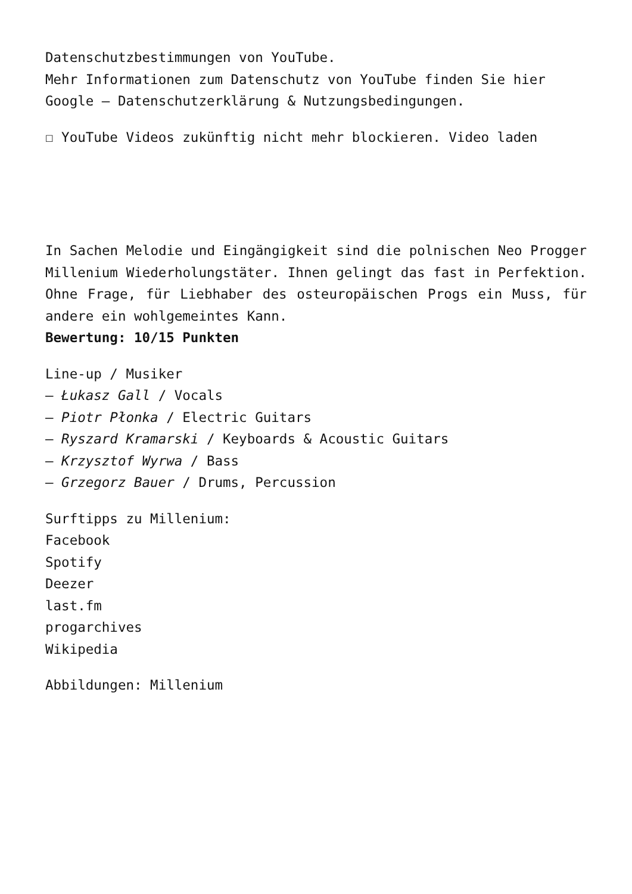Datenschutzbestimmungen von YouTube.
Mehr Informationen zum Datenschutz von YouTube finden Sie hier Google – Datenschutzerklärung & Nutzungsbedingungen.
☐ YouTube Videos zukünftig nicht mehr blockieren. Video laden
In Sachen Melodie und Eingängigkeit sind die polnischen Neo Progger Millenium Wiederholungstäter. Ihnen gelingt das fast in Perfektion. Ohne Frage, für Liebhaber des osteuropäischen Progs ein Muss, für andere ein wohlgemeintes Kann.
Bewertung: 10/15 Punkten
Line-up / Musiker
– Łukasz Gall / Vocals
– Piotr Płonka / Electric Guitars
– Ryszard Kramarski / Keyboards & Acoustic Guitars
– Krzysztof Wyrwa / Bass
– Grzegorz Bauer / Drums, Percussion
Surftipps zu Millenium:
Facebook
Spotify
Deezer
last.fm
progarchives
Wikipedia
Abbildungen: Millenium